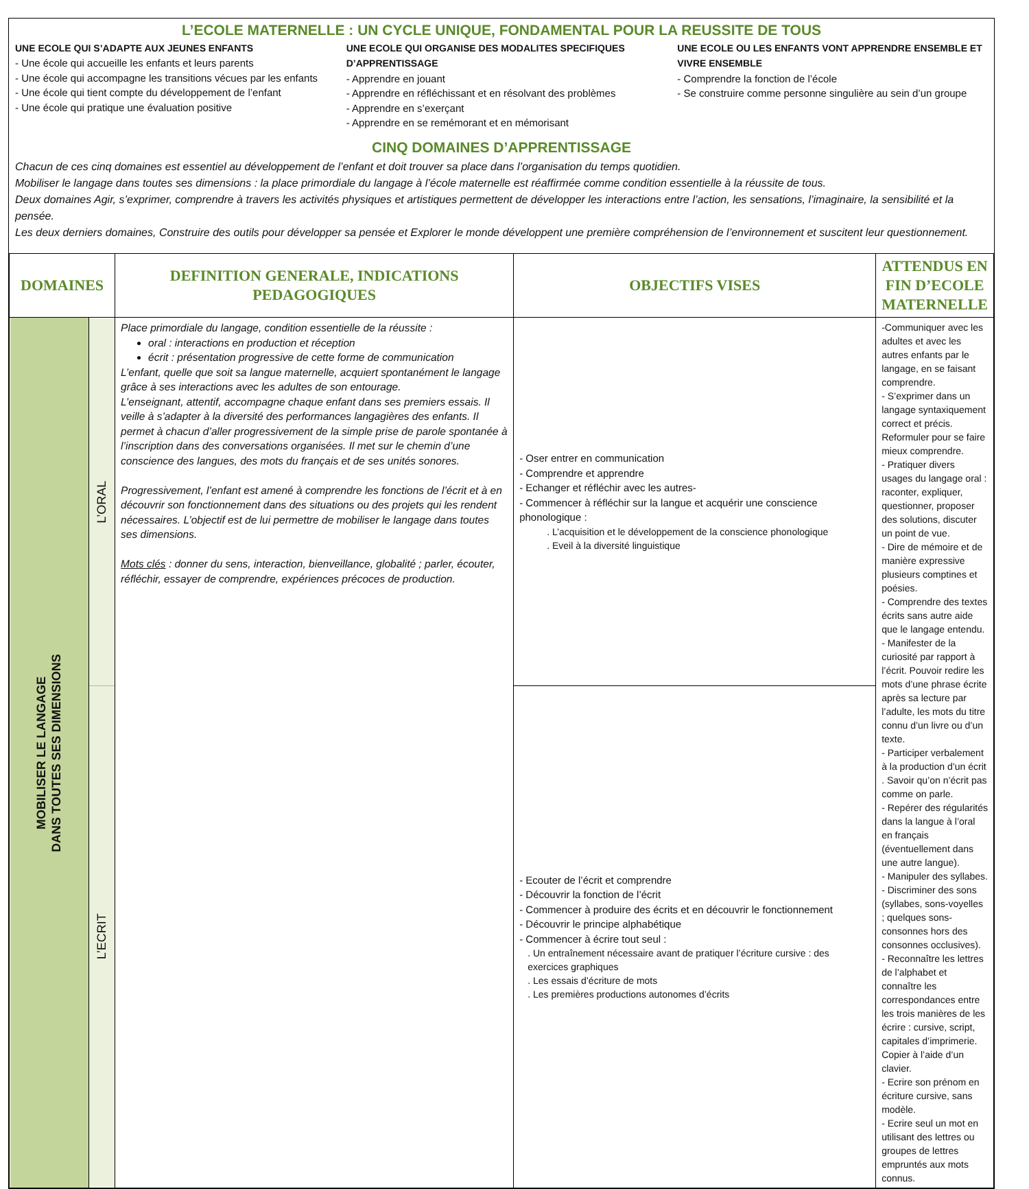L’ECOLE MATERNELLE : UN CYCLE UNIQUE, FONDAMENTAL POUR LA REUSSITE DE TOUS
UNE ECOLE QUI S’ADAPTE AUX JEUNES ENFANTS
- Une école qui accueille les enfants et leurs parents
- Une école qui accompagne les transitions vécues par les enfants
- Une école qui tient compte du développement de l’enfant
- Une école qui pratique une évaluation positive
UNE ECOLE QUI ORGANISE DES MODALITES SPECIFIQUES D’APPRENTISSAGE
- Apprendre en jouant
- Apprendre en réfléchissant et en résolvant des problèmes
- Apprendre en s’exerçant
- Apprendre en se remémorant et en mémorisant
UNE ECOLE OU LES ENFANTS VONT APPRENDRE ENSEMBLE ET VIVRE ENSEMBLE
- Comprendre la fonction de l’école
- Se construire comme personne singulière au sein d’un groupe
CINQ DOMAINES D’APPRENTISSAGE
Chacun de ces cinq domaines est essentiel au développement de l’enfant et doit trouver sa place dans l’organisation du temps quotidien.
Mobiliser le langage dans toutes ses dimensions : la place primordiale du langage à l’école maternelle est réaffirmée comme condition essentielle à la réussite de tous.
Deux domaines Agir, s’exprimer, comprendre à travers les activités physiques et artistiques permettent de développer les interactions entre l’action, les sensations, l’imaginaire, la sensibilité et la pensée.
Les deux derniers domaines, Construire des outils pour développer sa pensée et Explorer le monde développent une première compréhension de l’environnement et suscitent leur questionnement.
| DOMAINES | | DEFINITION GENERALE, INDICATIONS PEDAGOGIQUES | OBJECTIFS VISES | ATTENDUS EN FIN D’ECOLE MATERNELLE |
| --- | --- | --- | --- | --- |
| MOBILISER LE LANGAGE DANS TOUTES SES DIMENSIONS | L’ORAL | Place primordiale du langage, condition essentielle de la réussite : oral : interactions en production et réception écrit : présentation progressive de cette forme de communication L’enfant, quelle que soit sa langue maternelle, acquiert spontanément le langage grâce à ses interactions avec les adultes de son entourage. L’enseignant, attentif, accompagne chaque enfant dans ses premiers essais. Il veille à s’adapter à la diversité des performances langagières des enfants. Il permet à chacun d’aller progressivement de la simple prise de parole spontanée à l’inscription dans des conversations organisées. Il met sur le chemin d’une conscience des langues, des mots du français et de ses unités sonores. Progressivement, l’enfant est amené à comprendre les fonctions de l’écrit et à en découvrir son fonctionnement dans des situations ou des projets qui les rendent nécessaires. L’objectif est de lui permettre de mobiliser le langage dans toutes ses dimensions. Mots clés : donner du sens, interaction, bienveillance, globalité ; parler, écouter, réfléchir, essayer de comprendre, expériences précoces de production. | - Oser entrer en communication - Comprendre et apprendre - Echanger et réfléchir avec les autres- - Commencer à réfléchir sur la langue et acquérir une conscience phonologique : . L’acquisition et le développement de la conscience phonologique . Eveil à la diversité linguistique | -Communiquer avec les adultes et avec les autres enfants par le langage, en se faisant comprendre. - S’exprimer dans un langage syntaxiquement correct et précis. Reformuler pour se faire mieux comprendre. - Pratiquer divers usages du langage oral : raconter, expliquer, questionner, proposer des solutions, discuter un point de vue. - Dire de mémoire et de manière expressive plusieurs comptines et poésies. - Comprendre des textes écrits sans autre aide que le langage entendu. - Manifester de la curiosité par rapport à l’écrit. Pouvoir redire les mots d’une phrase écrite après sa lecture par l’adulte, les mots du titre connu d’un livre ou d’un texte. - Participer verbalement à la production d’un écrit . Savoir qu’on n’écrit pas comme on parle. - Repérer des régularités dans la langue à l’oral en français (éventuellement dans une autre langue). - Manipuler des syllabes. - Discriminer des sons (syllabes, sons-voyelles ; quelques sons-consonnes hors des consonnes occlusives). - Reconnaître les lettres de l’alphabet et connaître les correspondances entre les trois manières de les écrire : cursive, script, capitales d’imprimerie. Copier à l’aide d’un clavier. - Ecrire son prénom en écriture cursive, sans modèle. - Ecrire seul un mot en utilisant des lettres ou groupes de lettres empruntés aux mots connus. |
| | L’ECRIT | | - Ecouter de l’écrit et comprendre - Découvrir la fonction de l’écrit - Commencer à produire des écrits et en découvrir le fonctionnement - Découvrir le principe alphabétique - Commencer à écrire tout seul : . Un entraînement nécessaire avant de pratiquer l’écriture cursive : des exercices graphiques . Les essais d’écriture de mots . Les premières productions autonomes d’écrits | |